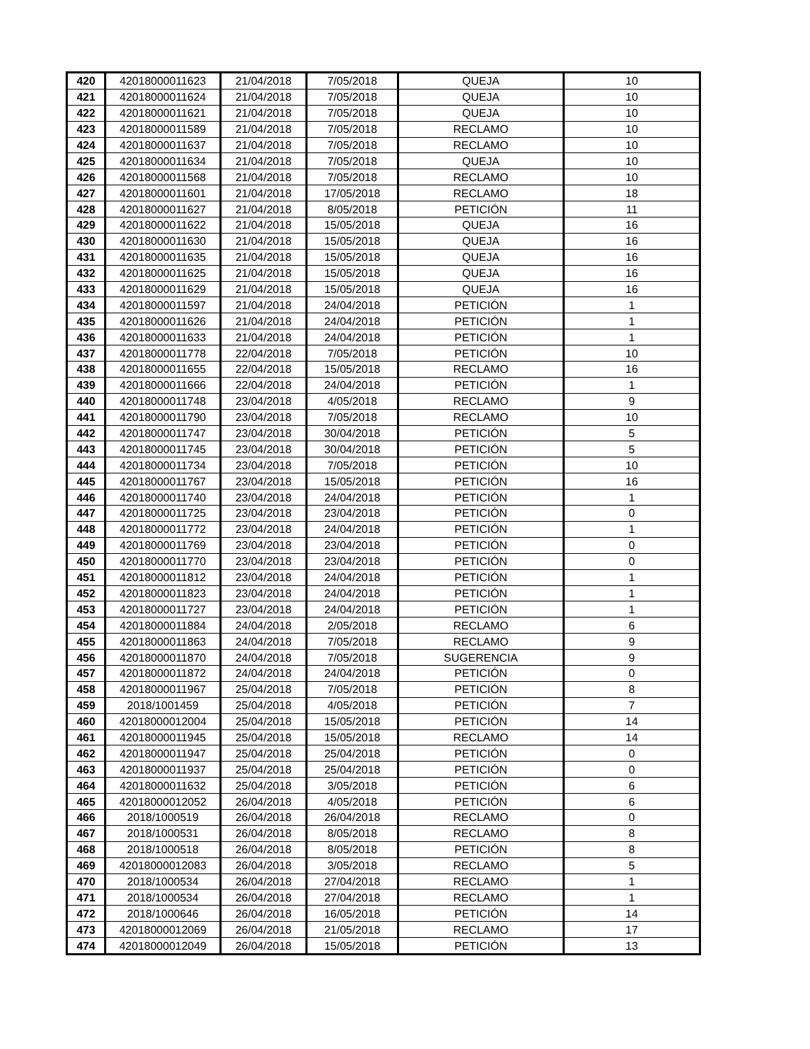| 420 | 42018000011623 | 21/04/2018 | 7/05/2018 | QUEJA | 10 |
| 421 | 42018000011624 | 21/04/2018 | 7/05/2018 | QUEJA | 10 |
| 422 | 42018000011621 | 21/04/2018 | 7/05/2018 | QUEJA | 10 |
| 423 | 42018000011589 | 21/04/2018 | 7/05/2018 | RECLAMO | 10 |
| 424 | 42018000011637 | 21/04/2018 | 7/05/2018 | RECLAMO | 10 |
| 425 | 42018000011634 | 21/04/2018 | 7/05/2018 | QUEJA | 10 |
| 426 | 42018000011568 | 21/04/2018 | 7/05/2018 | RECLAMO | 10 |
| 427 | 42018000011601 | 21/04/2018 | 17/05/2018 | RECLAMO | 18 |
| 428 | 42018000011627 | 21/04/2018 | 8/05/2018 | PETICIÓN | 11 |
| 429 | 42018000011622 | 21/04/2018 | 15/05/2018 | QUEJA | 16 |
| 430 | 42018000011630 | 21/04/2018 | 15/05/2018 | QUEJA | 16 |
| 431 | 42018000011635 | 21/04/2018 | 15/05/2018 | QUEJA | 16 |
| 432 | 42018000011625 | 21/04/2018 | 15/05/2018 | QUEJA | 16 |
| 433 | 42018000011629 | 21/04/2018 | 15/05/2018 | QUEJA | 16 |
| 434 | 42018000011597 | 21/04/2018 | 24/04/2018 | PETICIÓN | 1 |
| 435 | 42018000011626 | 21/04/2018 | 24/04/2018 | PETICIÓN | 1 |
| 436 | 42018000011633 | 21/04/2018 | 24/04/2018 | PETICIÓN | 1 |
| 437 | 42018000011778 | 22/04/2018 | 7/05/2018 | PETICIÓN | 10 |
| 438 | 42018000011655 | 22/04/2018 | 15/05/2018 | RECLAMO | 16 |
| 439 | 42018000011666 | 22/04/2018 | 24/04/2018 | PETICIÓN | 1 |
| 440 | 42018000011748 | 23/04/2018 | 4/05/2018 | RECLAMO | 9 |
| 441 | 42018000011790 | 23/04/2018 | 7/05/2018 | RECLAMO | 10 |
| 442 | 42018000011747 | 23/04/2018 | 30/04/2018 | PETICIÓN | 5 |
| 443 | 42018000011745 | 23/04/2018 | 30/04/2018 | PETICIÓN | 5 |
| 444 | 42018000011734 | 23/04/2018 | 7/05/2018 | PETICIÓN | 10 |
| 445 | 42018000011767 | 23/04/2018 | 15/05/2018 | PETICIÓN | 16 |
| 446 | 42018000011740 | 23/04/2018 | 24/04/2018 | PETICIÓN | 1 |
| 447 | 42018000011725 | 23/04/2018 | 23/04/2018 | PETICIÓN | 0 |
| 448 | 42018000011772 | 23/04/2018 | 24/04/2018 | PETICIÓN | 1 |
| 449 | 42018000011769 | 23/04/2018 | 23/04/2018 | PETICIÓN | 0 |
| 450 | 42018000011770 | 23/04/2018 | 23/04/2018 | PETICIÓN | 0 |
| 451 | 42018000011812 | 23/04/2018 | 24/04/2018 | PETICIÓN | 1 |
| 452 | 42018000011823 | 23/04/2018 | 24/04/2018 | PETICIÓN | 1 |
| 453 | 42018000011727 | 23/04/2018 | 24/04/2018 | PETICIÓN | 1 |
| 454 | 42018000011884 | 24/04/2018 | 2/05/2018 | RECLAMO | 6 |
| 455 | 42018000011863 | 24/04/2018 | 7/05/2018 | RECLAMO | 9 |
| 456 | 42018000011870 | 24/04/2018 | 7/05/2018 | SUGERENCIA | 9 |
| 457 | 42018000011872 | 24/04/2018 | 24/04/2018 | PETICIÓN | 0 |
| 458 | 42018000011967 | 25/04/2018 | 7/05/2018 | PETICIÓN | 8 |
| 459 | 2018/1001459 | 25/04/2018 | 4/05/2018 | PETICIÓN | 7 |
| 460 | 42018000012004 | 25/04/2018 | 15/05/2018 | PETICIÓN | 14 |
| 461 | 42018000011945 | 25/04/2018 | 15/05/2018 | RECLAMO | 14 |
| 462 | 42018000011947 | 25/04/2018 | 25/04/2018 | PETICIÓN | 0 |
| 463 | 42018000011937 | 25/04/2018 | 25/04/2018 | PETICIÓN | 0 |
| 464 | 42018000011632 | 25/04/2018 | 3/05/2018 | PETICIÓN | 6 |
| 465 | 42018000012052 | 26/04/2018 | 4/05/2018 | PETICIÓN | 6 |
| 466 | 2018/1000519 | 26/04/2018 | 26/04/2018 | RECLAMO | 0 |
| 467 | 2018/1000531 | 26/04/2018 | 8/05/2018 | RECLAMO | 8 |
| 468 | 2018/1000518 | 26/04/2018 | 8/05/2018 | PETICIÓN | 8 |
| 469 | 42018000012083 | 26/04/2018 | 3/05/2018 | RECLAMO | 5 |
| 470 | 2018/1000534 | 26/04/2018 | 27/04/2018 | RECLAMO | 1 |
| 471 | 2018/1000534 | 26/04/2018 | 27/04/2018 | RECLAMO | 1 |
| 472 | 2018/1000646 | 26/04/2018 | 16/05/2018 | PETICIÓN | 14 |
| 473 | 42018000012069 | 26/04/2018 | 21/05/2018 | RECLAMO | 17 |
| 474 | 42018000012049 | 26/04/2018 | 15/05/2018 | PETICIÓN | 13 |